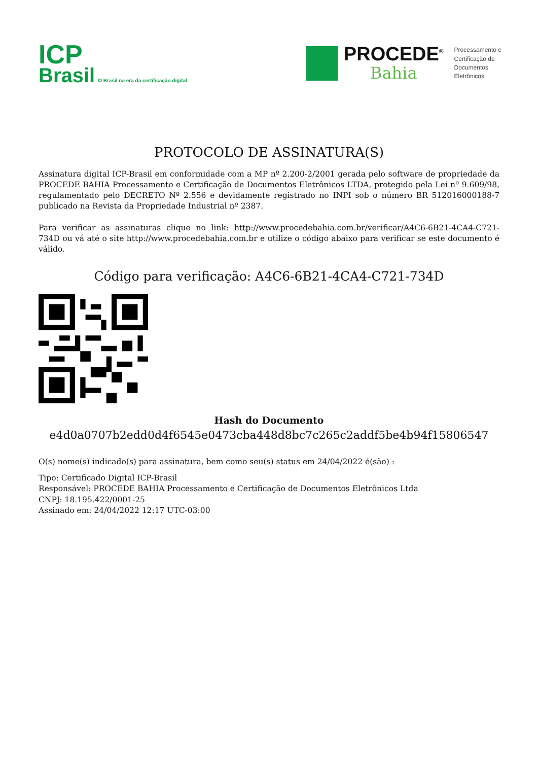ICP
Brasil O Brasil na era da certificação digital
PROCEDE<sup>®</sup>
Bahia
Processamento e
Certificação de
Documentos
Eletrônicos
PROTOCOLO DE ASSINATURA(S)
Assinatura digital ICP-Brasil em conformidade com a MP nº 2.200-2/2001 gerada pelo software de propriedade da PROCEDE BAHIA Processamento e Certificação de Documentos Eletrônicos LTDA, protegido pela Lei nº 9.609/98, regulamentado pelo DECRETO Nº 2.556 e devidamente registrado no INPI sob o número BR 512016000188-7 publicado na Revista da Propriedade Industrial nº 2387.
Para verificar as assinaturas clique no link: http://www.procedebahia.com.br/verificar/A4C6-6B21-4CA4-C721-734D ou vá até o site http://www.procedebahia.com.br e utilize o código abaixo para verificar se este documento é válido.
Código para verificação: A4C6-6B21-4CA4-C721-734D
Hash do Documento
e4d0a0707b2edd0d4f6545e0473cba448d8bc7c265c2addf5be4b94f15806547
O(s) nome(s) indicado(s) para assinatura, bem como seu(s) status em 24/04/2022 é(são) :
Tipo: Certificado Digital ICP-Brasil
Responsável: PROCEDE BAHIA Processamento e Certificação de Documentos Eletrônicos Ltda
CNPJ: 18.195.422/0001-25
Assinado em: 24/04/2022 12:17 UTC-03:00